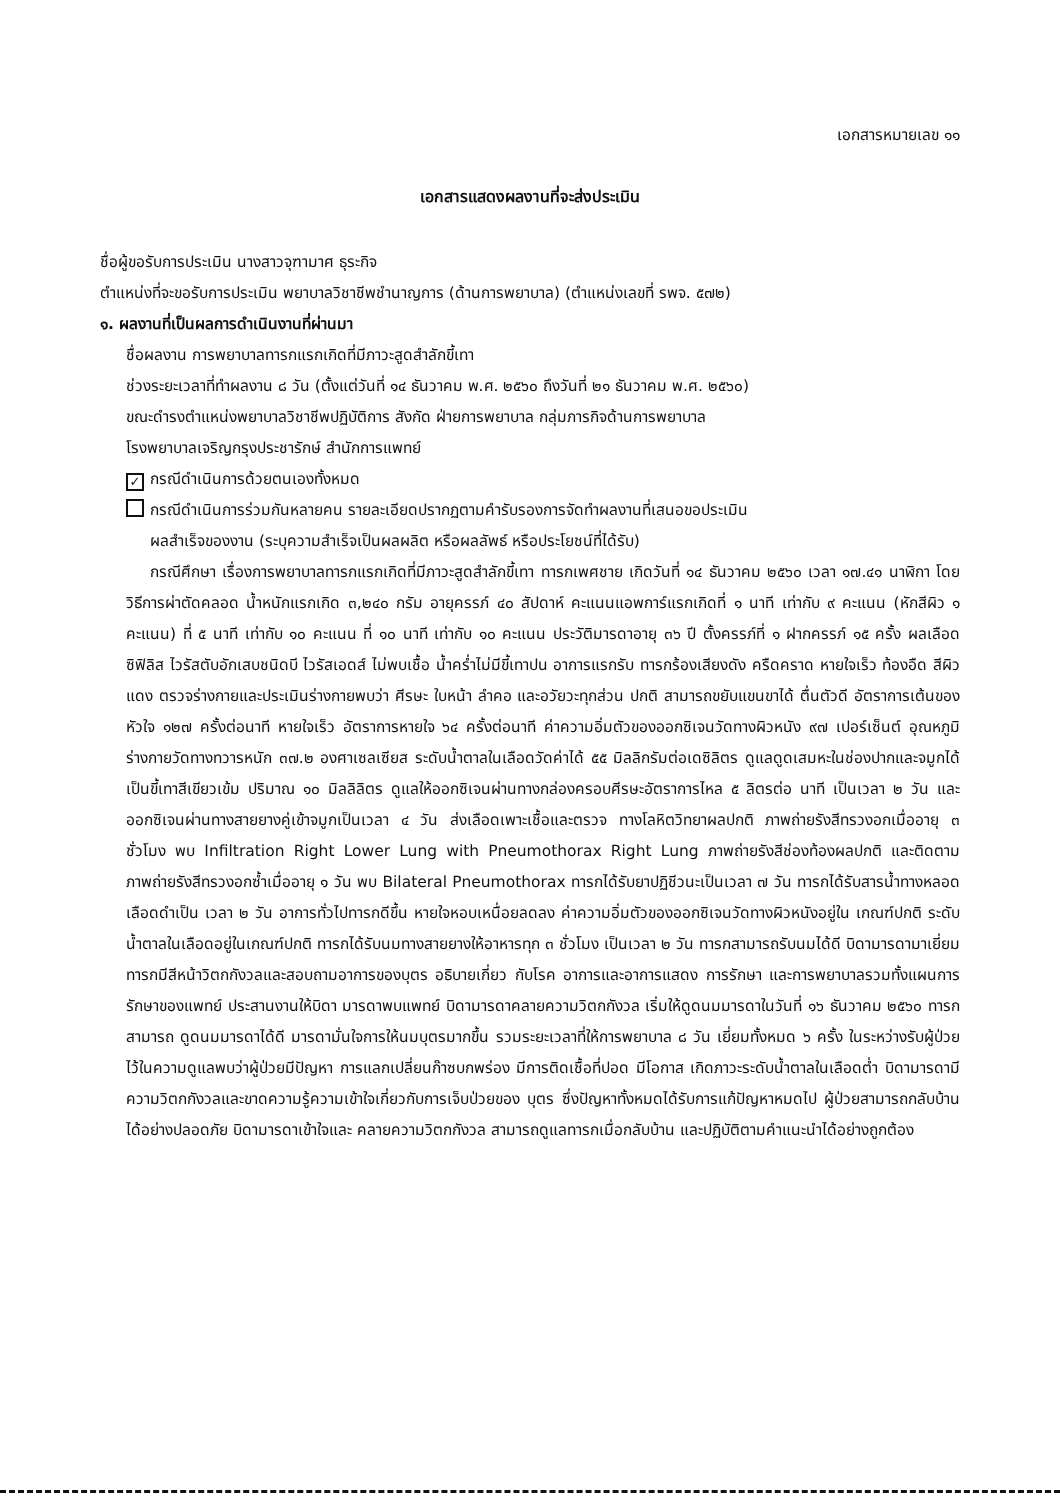เอกสารหมายเลข ๑๑
เอกสารแสดงผลงานที่จะส่งประเมิน
ชื่อผู้ขอรับการประเมิน นางสาวจุฑามาศ ธุระกิจ
ตำแหน่งที่จะขอรับการประเมิน พยาบาลวิชาชีพชำนาญการ (ด้านการพยาบาล) (ตำแหน่งเลขที่ รพจ. ๕๗๒)
๑. ผลงานที่เป็นผลการดำเนินงานที่ผ่านมา
ชื่อผลงาน การพยาบาลทารกแรกเกิดที่มีภาวะสูดสำลักขี้เทา
ช่วงระยะเวลาที่ทำผลงาน ๘ วัน (ตั้งแต่วันที่ ๑๔ ธันวาคม พ.ศ. ๒๕๖๐ ถึงวันที่ ๒๑ ธันวาคม พ.ศ. ๒๕๖๐)
ขณะดำรงตำแหน่งพยาบาลวิชาชีพปฏิบัติการ สังกัด ฝ่ายการพยาบาล กลุ่มภารกิจด้านการพยาบาล
โรงพยาบาลเจริญกรุงประชารักษ์ สำนักการแพทย์
✓ กรณีดำเนินการด้วยตนเองทั้งหมด
กรณีดำเนินการร่วมกันหลายคน รายละเอียดปรากฏตามคำรับรองการจัดทำผลงานที่เสนอขอประเมิน
ผลสำเร็จของงาน (ระบุความสำเร็จเป็นผลผลิต หรือผลลัพธ์ หรือประโยชน์ที่ได้รับ)
กรณีศึกษา เรื่องการพยาบาลทารกแรกเกิดที่มีภาวะสูดสำลักขี้เทา ทารกเพศชาย เกิดวันที่ ๑๔ ธันวาคม ๒๕๖๐ เวลา ๑๗.๔๑ นาฬิกา โดยวิธีการผ่าตัดคลอด น้ำหนักแรกเกิด ๓,๒๔๐ กรัม อายุครรภ์ ๔๐ สัปดาห์ คะแนนแอพการ์แรกเกิดที่ ๑ นาที เท่ากับ ๙ คะแนน (หักสีผิว ๑ คะแนน) ที่ ๕ นาที เท่ากับ ๑๐ คะแนน ที่ ๑๐ นาที เท่ากับ ๑๐ คะแนน ประวัติมารดาอายุ ๓๖ ปี ตั้งครรภ์ที่ ๑ ฝากครรภ์ ๑๕ ครั้ง ผลเลือดซิฟิลิส ไวรัสตับอักเสบชนิดบี ไวรัสเอดส์ ไม่พบเชื้อ น้ำคร่ำไม่มีขี้เทาปน อาการแรกรับ ทารกร้องเสียงดัง ครืดคราด หายใจเร็ว ท้องอืด สีผิวแดง ตรวจร่างกายและประเมินร่างกายพบว่า ศีรษะ ใบหน้า ลำคอ และอวัยวะทุกส่วน ปกติ สามารถขยับแขนขาได้ ตื่นตัวดี อัตราการเต้นของหัวใจ ๑๒๗ ครั้งต่อนาที หายใจเร็ว อัตราการหายใจ ๖๔ ครั้งต่อนาที ค่าความอิ่มตัวของออกซิเจนวัดทางผิวหนัง ๙๗ เปอร์เซ็นต์ อุณหภูมิร่างกายวัดทางทวารหนัก ๓๗.๒ องศาเซลเซียส ระดับน้ำตาลในเลือดวัดค่าได้ ๕๕ มิลลิกรัมต่อเดซิลิตร ดูแลดูดเสมหะในช่องปากและจมูกได้ เป็นขี้เทาสีเขียวเข้ม ปริมาณ ๑๐ มิลลิลิตร ดูแลให้ออกซิเจนผ่านทางกล่องครอบศีรษะอัตราการไหล ๕ ลิตรต่อ นาที เป็นเวลา ๒ วัน และออกซิเจนผ่านทางสายยางคู่เข้าจมูกเป็นเวลา ๔ วัน ส่งเลือดเพาะเชื้อและตรวจ ทางโลหิตวิทยาผลปกติ ภาพถ่ายรังสีทรวงอกเมื่ออายุ ๓ ชั่วโมง พบ Infiltration Right Lower Lung with Pneumothorax Right Lung ภาพถ่ายรังสีช่องท้องผลปกติ และติดตามภาพถ่ายรังสีทรวงอกซ้ำเมื่ออายุ ๑ วัน พบ Bilateral Pneumothorax ทารกได้รับยาปฏิชีวนะเป็นเวลา ๗ วัน ทารกได้รับสารน้ำทางหลอดเลือดดำเป็น เวลา ๒ วัน อาการทั่วไปทารกดีขึ้น หายใจหอบเหนื่อยลดลง ค่าความอิ่มตัวของออกซิเจนวัดทางผิวหนังอยู่ใน เกณฑ์ปกติ ระดับน้ำตาลในเลือดอยู่ในเกณฑ์ปกติ ทารกได้รับนมทางสายยางให้อาหารทุก ๓ ชั่วโมง เป็นเวลา ๒ วัน ทารกสามารถรับนมได้ดี บิดามารดามาเยี่ยมทารกมีสีหน้าวิตกกังวลและสอบถามอาการของบุตร อธิบายเกี่ยว กับโรค อาการและอาการแสดง การรักษา และการพยาบาลรวมทั้งแผนการรักษาของแพทย์ ประสานงานให้บิดา มารดาพบแพทย์ บิดามารดาคลายความวิตกกังวล เริ่มให้ดูดนมมารดาในวันที่ ๑๖ ธันวาคม ๒๕๖๐ ทารกสามารถ ดูดนมมารดาได้ดี มารดามั่นใจการให้นมบุตรมากขึ้น รวมระยะเวลาที่ให้การพยาบาล ๘ วัน เยี่ยมทั้งหมด ๖ ครั้ง ในระหว่างรับผู้ป่วยไว้ในความดูแลพบว่าผู้ป่วยมีปัญหา การแลกเปลี่ยนก๊าซบกพร่อง มีการติดเชื้อที่ปอด มีโอกาส เกิดภาวะระดับน้ำตาลในเลือดต่ำ บิดามารดามีความวิตกกังวลและขาดความรู้ความเข้าใจเกี่ยวกับการเจ็บป่วยของ บุตร ซึ่งปัญหาทั้งหมดได้รับการแก้ปัญหาหมดไป ผู้ป่วยสามารถกลับบ้านได้อย่างปลอดภัย บิดามารดาเข้าใจและ คลายความวิตกกังวล สามารถดูแลทารกเมื่อกลับบ้าน และปฏิบัติตามคำแนะนำได้อย่างถูกต้อง